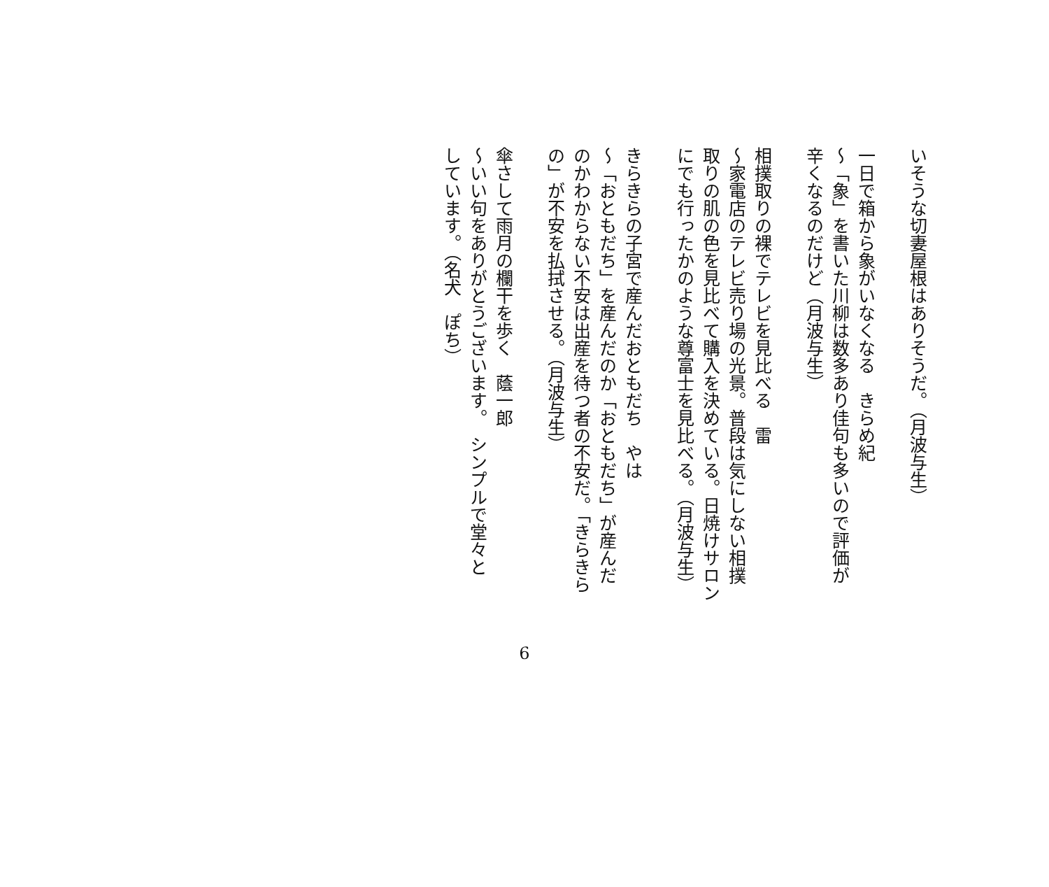いそうな切妻屋根はありそうだ。（月波与生）
一日で箱から象がいなくなる　きらめ紀
～「象」を書いた川柳は数多あり佳句も多いので評価が
辛くなるのだけど（月波与生）
相撲取りの裸でテレビを見比べる　雷
～家電店のテレビ売り場の光景。普段は気にしない相撲
取りの肌の色を見比べて購入を決めている。日焼けサロン
にでも行ったかのような尊富士を見比べる。（月波与生）
きらきらの子宮で産んだおともだち　やは
～「おともだち」を産んだのか「おともだち」が産んだ
のかわからない不安は出産を待つ者の不安だ。「きらきら
の」が不安を払拭させる。（月波与生）
傘さして雨月の欄干を歩く　蔭一郎
～いい句をありがとうございます。　シンプルで堂々と
しています。（名犬　ぽち）
6